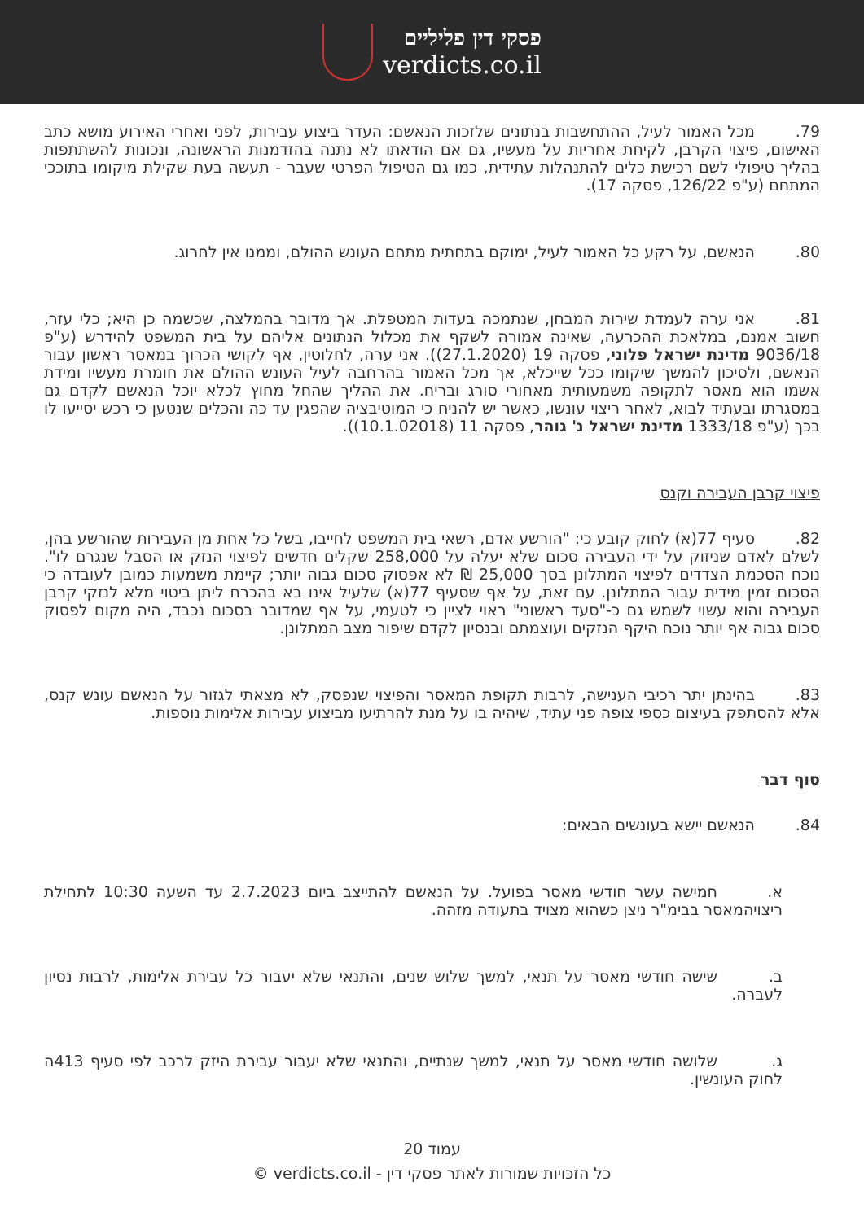פסקי דין פליליים
verdicts.co.il
79. מכל האמור לעיל, ההתחשבות בנתונים שלזכות הנאשם: העדר ביצוע עבירות, לפני ואחרי האירוע מושא כתב האישום, פיצוי הקרבן, לקיחת אחריות על מעשיו, גם אם הודאתו לא נתנה בהזדמנות הראשונה, ונכונות להשתתפות בהליך טיפולי לשם רכישת כלים להתנהלות עתידית, כמו גם הטיפול הפרטי שעבר - תעשה בעת שקילת מיקומו בתוככי המתחם (ע"פ 126/22, פסקה 17).
80. הנאשם, על רקע כל האמור לעיל, ימוקם בתחתית מתחם העונש ההולם, וממנו אין לחרוג.
81. אני ערה לעמדת שירות המבחן, שנתמכה בעדות המטפלת. אך מדובר בהמלצה, שכשמה כן היא; כלי עזר, חשוב אמנם, במלאכת ההכרעה, שאינה אמורה לשקף את מכלול הנתונים אליהם על בית המשפט להידרש (ע"פ 9036/18 מדינת ישראל פלוני, פסקה 19 (27.1.2020)). אני ערה, לחלוטין, אף לקושי הכרוך במאסר ראשון עבור הנאשם, ולסיכון להמשך שיקומו ככל שייכלא, אך מכל האמור בהרחבה לעיל העונש ההולם את חומרת מעשיו ומידת אשמו הוא מאסר לתקופה משמעותית מאחורי סורג ובריח. את ההליך שהחל מחוץ לכלא יוכל הנאשם לקדם גם במסגרתו ובעתיד לבוא, לאחר ריצוי עונשו, כאשר יש להניח כי המוטיבציה שהפגין עד כה והכלים שנטען כי רכש יסייעו לו בכך (ע"פ 1333/18 מדינת ישראל נ' גוהר, פסקה 11 (10.1.02018)).
פיצוי קרבן העבירה וקנס
82. סעיף 77(א) לחוק קובע כי: "הורשע אדם, רשאי בית המשפט לחייבו, בשל כל אחת מן העבירות שהורשע בהן, לשלם לאדם שניזוק על ידי העבירה סכום שלא יעלה על 258,000 שקלים חדשים לפיצוי הנזק או הסבל שנגרם לו". נוכח הסכמת הצדדים לפיצוי המתלונן בסך 25,000 ₪ לא אפסוק סכום גבוה יותר; קיימת משמעות כמובן לעובדה כי הסכום זמין מידית עבור המתלונן. עם זאת, על אף שסעיף 77(א) שלעיל אינו בא בהכרח ליתן ביטוי מלא לנזקי קרבן העבירה והוא עשוי לשמש גם כ-"סעד ראשוני" ראוי לציין כי לטעמי, על אף שמדובר בסכום נכבד, היה מקום לפסוק סכום גבוה אף יותר נוכח היקף הנזקים ועוצמתם ובנסיון לקדם שיפור מצב המתלונן.
83. בהינתן יתר רכיבי הענישה, לרבות תקופת המאסר והפיצוי שנפסק, לא מצאתי לגזור על הנאשם עונש קנס, אלא להסתפק בעיצום כספי צופה פני עתיד, שיהיה בו על מנת להרתיעו מביצוע עבירות אלימות נוספות.
סוף דבר
84. הנאשם יישא בעונשים הבאים:
א. חמישה עשר חודשי מאסר בפועל. על הנאשם להתייצב ביום 2.7.2023 עד השעה 10:30 לתחילת ריצויהמאסר בבימ"ר ניצן כשהוא מצויד בתעודה מזהה.
ב. שישה חודשי מאסר על תנאי, למשך שלוש שנים, והתנאי שלא יעבור כל עבירת אלימות, לרבות נסיון לעברה.
ג. שלושה חודשי מאסר על תנאי, למשך שנתיים, והתנאי שלא יעבור עבירת היזק לרכב לפי סעיף 413ה לחוק העונשין.
עמוד 20
כל הזכויות שמורות לאתר פסקי דין - verdicts.co.il ©